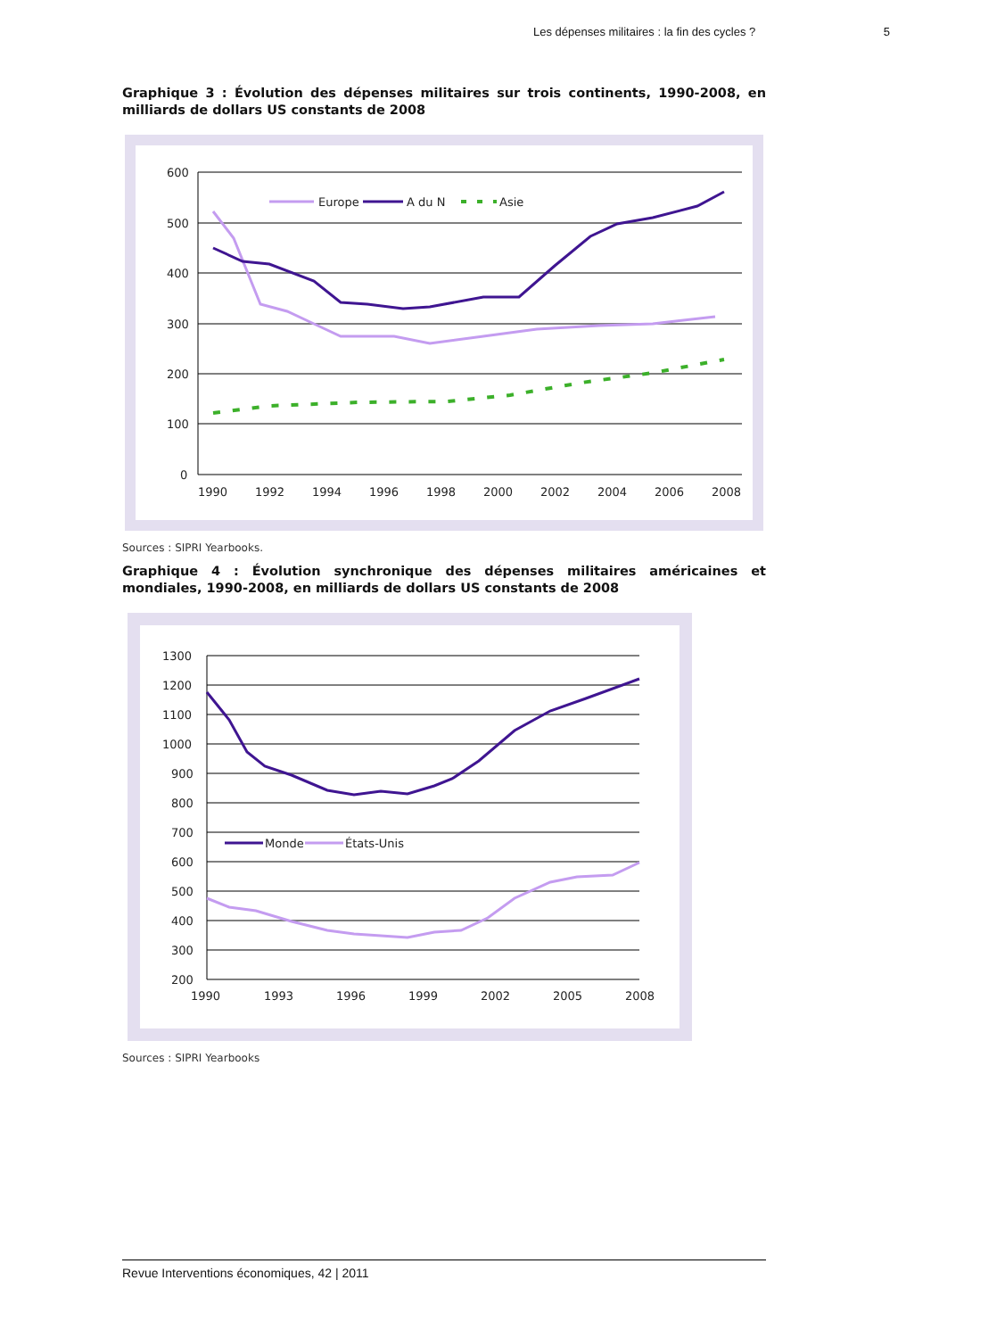Les dépenses militaires : la fin des cycles ? 5
Graphique 3 : Évolution des dépenses militaires sur trois continents, 1990-2008, en milliards de dollars US constants de 2008
600
500
400
300
200
100
0
1990
1992
1994
1996
1998
2000
2002
2004
2006
2008
Europe
A du N
Asie
Sources : SIPRI Yearbooks.
Graphique 4 : Évolution synchronique des dépenses militaires américaines et mondiales, 1990-2008, en milliards de dollars US constants de 2008
1300
1200
1100
1000
900
800
700
600
500
400
300
200
1990
1993
1996
1999
2002
2005
2008
Monde
États-Unis
Sources : SIPRI Yearbooks
Revue Interventions économiques, 42 | 2011